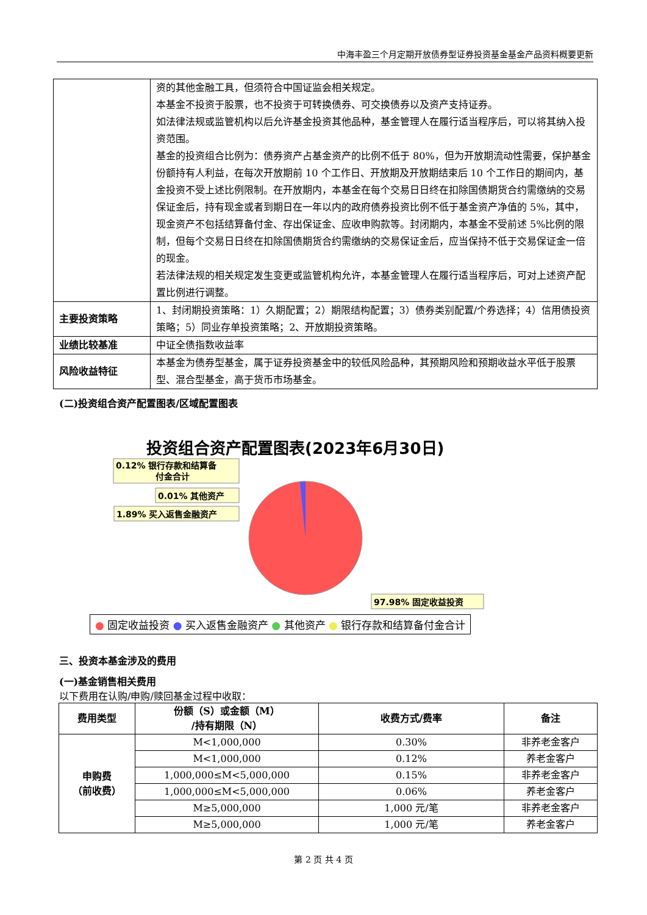中海丰盈三个月定期开放债券型证券投资基金基金产品资料概要更新
| | 资的其他金融工具，但须符合中国证监会相关规定。 本基金不投资于股票，也不投资于可转换债券、可交换债券以及资产支持证券。 如法律法规或监管机构以后允许基金投资其他品种，基金管理人在履行适当程序后，可以将其纳入投资范围。 基金的投资组合比例为：债券资产占基金资产的比例不低于 80%，但为开放期流动性需要，保护基金份额持有人利益，在每次开放期前 10 个工作日、开放期及开放期结束后 10 个工作日的期间内，基金投资不受上述比例限制。在开放期内，本基金在每个交易日日终在扣除国债期货合约需缴纳的交易保证金后，持有现金或者到期日在一年以内的政府债券投资比例不低于基金资产净值的 5%，其中，现金资产不包括结算备付金、存出保证金、应收申购款等。封闭期内，本基金不受前述 5%比例的限制，但每个交易日日终在扣除国债期货合约需缴纳的交易保证金后，应当保持不低于交易保证金一倍的现金。 若法律法规的相关规定发生变更或监管机构允许，本基金管理人在履行适当程序后，可对上述资产配置比例进行调整。 |
| 主要投资策略 | 1、封闭期投资策略：1）久期配置；2）期限结构配置；3）债券类别配置/个券选择；4）信用债投资策略；5）同业存单投资策略；2、开放期投资策略。 |
| 业绩比较基准 | 中证全债指数收益率 |
| 风险收益特征 | 本基金为债券型基金，属于证券投资基金中的较低风险品种，其预期风险和预期收益水平低于股票型、混合型基金，高于货币市场基金。 |
(二)投资组合资产配置图表/区域配置图表
投资组合资产配置图表(2023年6月30日)
0.12% 银行存款和结算备
付金合计
0.01% 其他资产
1.89% 买入返售金融资产
97.98% 固定收益投资
● 固定收益投资 ● 买入返售金融资产 ● 其他资产 ● 银行存款和结算备付金合计
三、投资本基金涉及的费用
(一)基金销售相关费用
以下费用在认购/申购/赎回基金过程中收取：
| 费用类型 | 份额（S）或金额（M） /持有期限（N） | 收费方式/费率 | 备注 |
| --- | --- | --- | --- |
| 申购费 （前收费） | M<1,000,000 | 0.30% | 非养老金客户 |
| | M<1,000,000 | 0.12% | 养老金客户 |
| | 1,000,000≤M<5,000,000 | 0.15% | 非养老金客户 |
| | 1,000,000≤M<5,000,000 | 0.06% | 养老金客户 |
| | M≥5,000,000 | 1,000 元/笔 | 非养老金客户 |
| | M≥5,000,000 | 1,000 元/笔 | 养老金客户 |
第 2 页 共 4 页